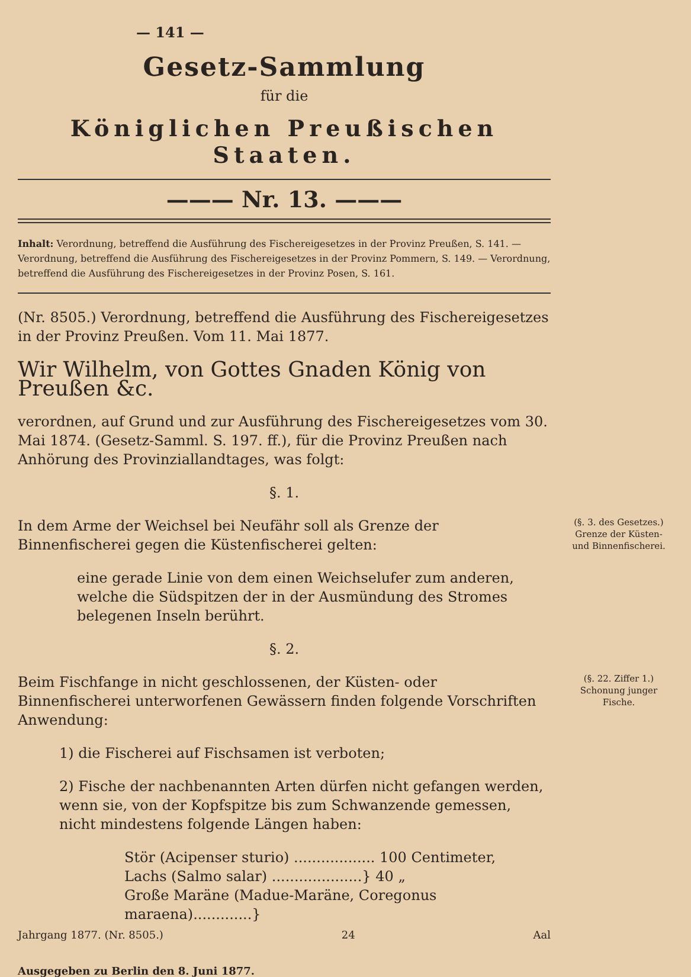— 141 —
Gesetz-Sammlung
für die
Königlichen Preußischen Staaten.
——— Nr. 13. ———
Inhalt: Verordnung, betreffend die Ausführung des Fischereigesetzes in der Provinz Preußen, S. 141. — Verordnung, betreffend die Ausführung des Fischereigesetzes in der Provinz Pommern, S. 149. — Verordnung, betreffend die Ausführung des Fischereigesetzes in der Provinz Posen, S. 161.
(Nr. 8505.) Verordnung, betreffend die Ausführung des Fischereigesetzes in der Provinz Preußen. Vom 11. Mai 1877.
Wir Wilhelm, von Gottes Gnaden König von Preußen &c.
verordnen, auf Grund und zur Ausführung des Fischereigesetzes vom 30. Mai 1874. (Gesetz-Samml. S. 197. ff.), für die Provinz Preußen nach Anhörung des Provinziallandtages, was folgt:
§. 1.
(§. 3. des Gesetzes.)
Grenze der Küsten- und Binnenfischerei.
In dem Arme der Weichsel bei Neufähr soll als Grenze der Binnenfischerei gegen die Küstenfischerei gelten:
eine gerade Linie von dem einen Weichselufer zum anderen, welche die Südspitzen der in der Ausmündung des Stromes belegenen Inseln berührt.
§. 2.
(§. 22. Ziffer 1.)
Schonung junger Fische.
Beim Fischfange in nicht geschlossenen, der Küsten- oder Binnenfischerei unterworfenen Gewässern finden folgende Vorschriften Anwendung:
1) die Fischerei auf Fischsamen ist verboten;
2) Fische der nachbenannten Arten dürfen nicht gefangen werden, wenn sie, von der Kopfspitze bis zum Schwanzende gemessen, nicht mindestens folgende Längen haben:
Stör (Acipenser sturio) .................. 100 Centimeter,
Lachs (Salmo salar) ....................} 40 „
Große Maräne (Madue-Maräne, Coregonus maraena).............}
Jahrgang 1877. (Nr. 8505.) 24 Aal
Ausgegeben zu Berlin den 8. Juni 1877.